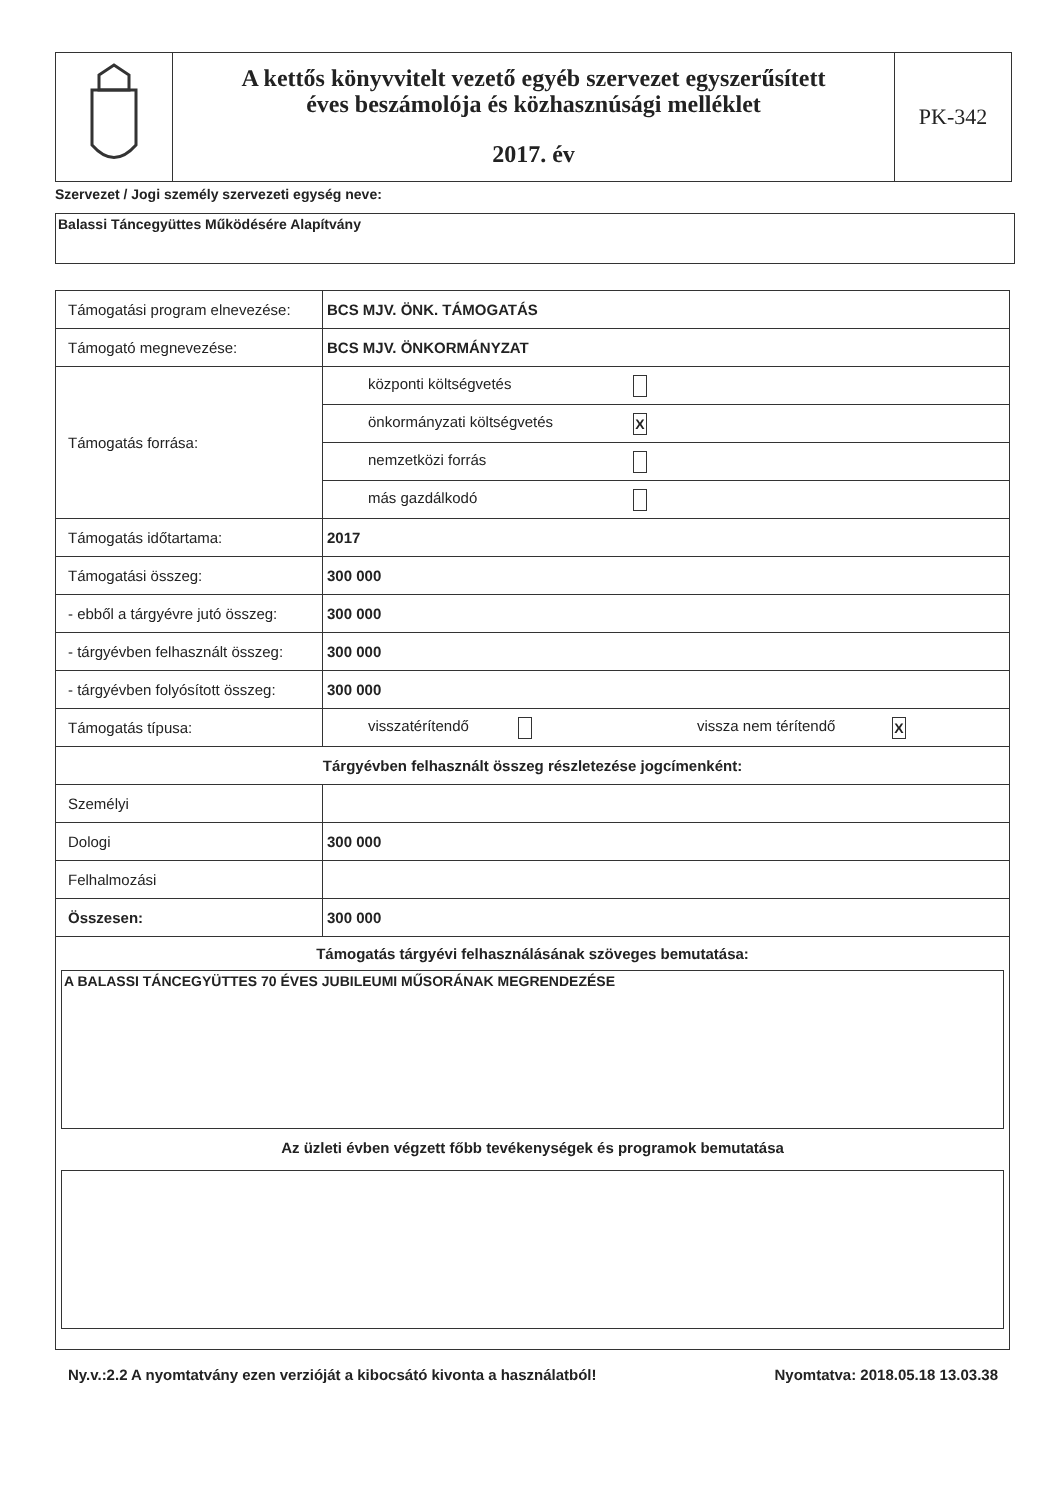A kettős könyvvitelt vezető egyéb szervezet egyszerűsített
éves beszámolója és közhasznúsági melléklet
2017. év
PK-342
Szervezet / Jogi személy szervezeti egység neve:
Balassi Táncegyüttes Működésére Alapítvány
| Támogatási program elnevezése: | BCS MJV. ÖNK. TÁMOGATÁS |
| Támogató megnevezése: | BCS MJV. ÖNKORMÁNYZAT |
| Támogatás forrása: | központi költségvetés |
| | önkormányzati költségvetés X |
| | nemzetközi forrás |
| | más gazdálkodó |
| Támogatás időtartama: | 2017 |
| Támogatási összeg: | 300 000 |
| - ebből a tárgyévre jutó összeg: | 300 000 |
| - tárgyévben felhasznált összeg: | 300 000 |
| - tárgyévben folyósított összeg: | 300 000 |
| Támogatás típusa: | visszatérítendő vissza nem térítendő X |
| Tárgyévben felhasznált összeg részletezése jogcímenként: | |
| Személyi | |
| Dologi | 300 000 |
| Felhalmozási | |
| Összesen: | 300 000 |
| Támogatás tárgyévi felhasználásának szöveges bemutatása: A BALASSI TÁNCEGYÜTTES 70 ÉVES JUBILEUMI MŰSORÁNAK MEGRENDEZÉSE Az üzleti évben végzett főbb tevékenységek és programok bemutatása | |
Ny.v.:2.2 A nyomtatvány ezen verzióját a kibocsátó kivonta a használatból! Nyomtatva: 2018.05.18 13.03.38